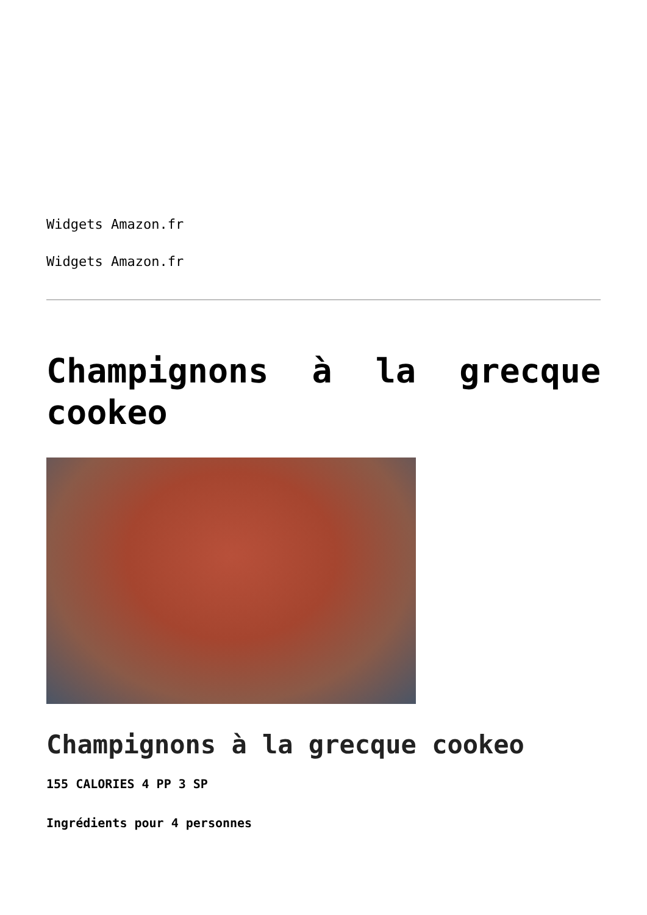Widgets Amazon.fr
Widgets Amazon.fr
Champignons à la grecque cookeo
Champignons à la grecque cookeo
155 CALORIES 4 PP 3 SP
Ingrédients pour 4 personnes